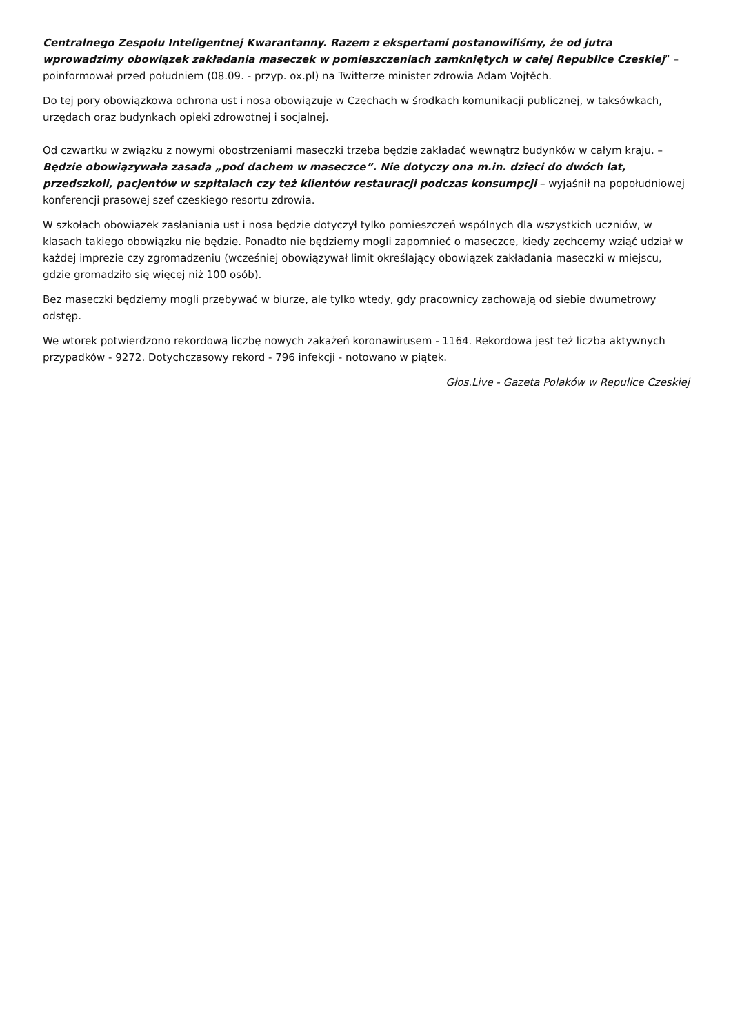Centralnego Zespołu Inteligentnej Kwarantanny. Razem z ekspertami postanowiliśmy, że od jutra wprowadzimy obowiązek zakładania maseczek w pomieszczeniach zamkniętych w całej Republice Czeskiej” – poinformował przed południem (08.09. - przyp. ox.pl) na Twitterze minister zdrowia Adam Vojtěch.
Do tej pory obowiązkowa ochrona ust i nosa obowiązuje w Czechach w środkach komunikacji publicznej, w taksówkach, urzędach oraz budynkach opieki zdrowotnej i socjalnej.
Od czwartku w związku z nowymi obostrzeniami maseczki trzeba będzie zakładać wewnątrz budynków w całym kraju. – Będzie obowiązywała zasada „pod dachem w maseczce”. Nie dotyczy ona m.in. dzieci do dwóch lat, przedszkoli, pacjentów w szpitalach czy też klientów restauracji podczas konsumpcji – wyjaśnił na popołudniowej konferencji prasowej szef czeskiego resortu zdrowia.
W szkołach obowiązek zasłaniania ust i nosa będzie dotyczył tylko pomieszczeń wspólnych dla wszystkich uczniów, w klasach takiego obowiązku nie będzie. Ponadto nie będziemy mogli zapomnieć o maseczce, kiedy zechcemy wziąć udział w każdej imprezie czy zgromadzeniu (wcześniej obowiązywał limit określający obowiązek zakładania maseczki w miejscu, gdzie gromadziło się więcej niż 100 osób).
Bez maseczki będziemy mogli przebywać w biurze, ale tylko wtedy, gdy pracownicy zachowają od siebie dwumetrowy odstęp.
We wtorek potwierdzono rekordową liczbę nowych zakażeń koronawirusem - 1164. Rekordowa jest też liczba aktywnych przypadków - 9272. Dotychczasowy rekord - 796 infekcji - notowano w piątek.
Głos.Live - Gazeta Polaków w Repulice Czeskiej